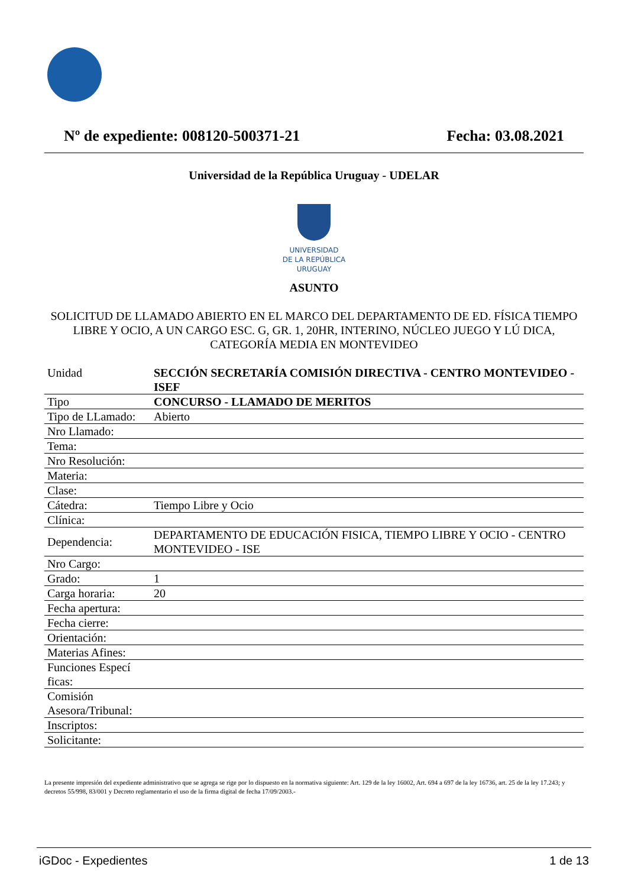Nº de expediente: 008120-500371-21 Fecha: 03.08.2021
Universidad de la República Uruguay - UDELAR
UNIVERSIDAD
DE LA REPÚBLICA
URUGUAY
ASUNTO
SOLICITUD DE LLAMADO ABIERTO EN EL MARCO DEL DEPARTAMENTO DE ED. FÍSICA TIEMPO LIBRE Y OCIO, A UN CARGO ESC. G, GR. 1, 20HR, INTERINO, NÚCLEO JUEGO Y LÚ DICA, CATEGORÍA MEDIA EN MONTEVIDEO
| Unidad | SECCIÓN SECRETARÍA COMISIÓN DIRECTIVA - CENTRO MONTEVIDEO - ISEF |
| Tipo | CONCURSO - LLAMADO DE MERITOS |
| Tipo de LLamado: | Abierto |
| Nro Llamado: | |
| Tema: | |
| Nro Resolución: | |
| Materia: | |
| Clase: | |
| Cátedra: | Tiempo Libre y Ocio |
| Clínica: | |
| Dependencia: | DEPARTAMENTO DE EDUCACIÓN FISICA, TIEMPO LIBRE Y OCIO - CENTRO MONTEVIDEO - ISE |
| Nro Cargo: | |
| Grado: | 1 |
| Carga horaria: | 20 |
| Fecha apertura: | |
| Fecha cierre: | |
| Orientación: | |
| Materias Afines: | |
| Funciones Especí ficas: | |
| Comisión Asesora/Tribunal: | |
| Inscriptos: | |
| Solicitante: | |
La presente impresión del expediente administrativo que se agrega se rige por lo dispuesto en la normativa siguiente: Art. 129 de la ley 16002, Art. 694 a 697 de la ley 16736, art. 25 de la ley 17.243; y decretos 55/998, 83/001 y Decreto reglamentario el uso de la firma digital de fecha 17/09/2003.-
iGDoc - Expedientes 1 de 13